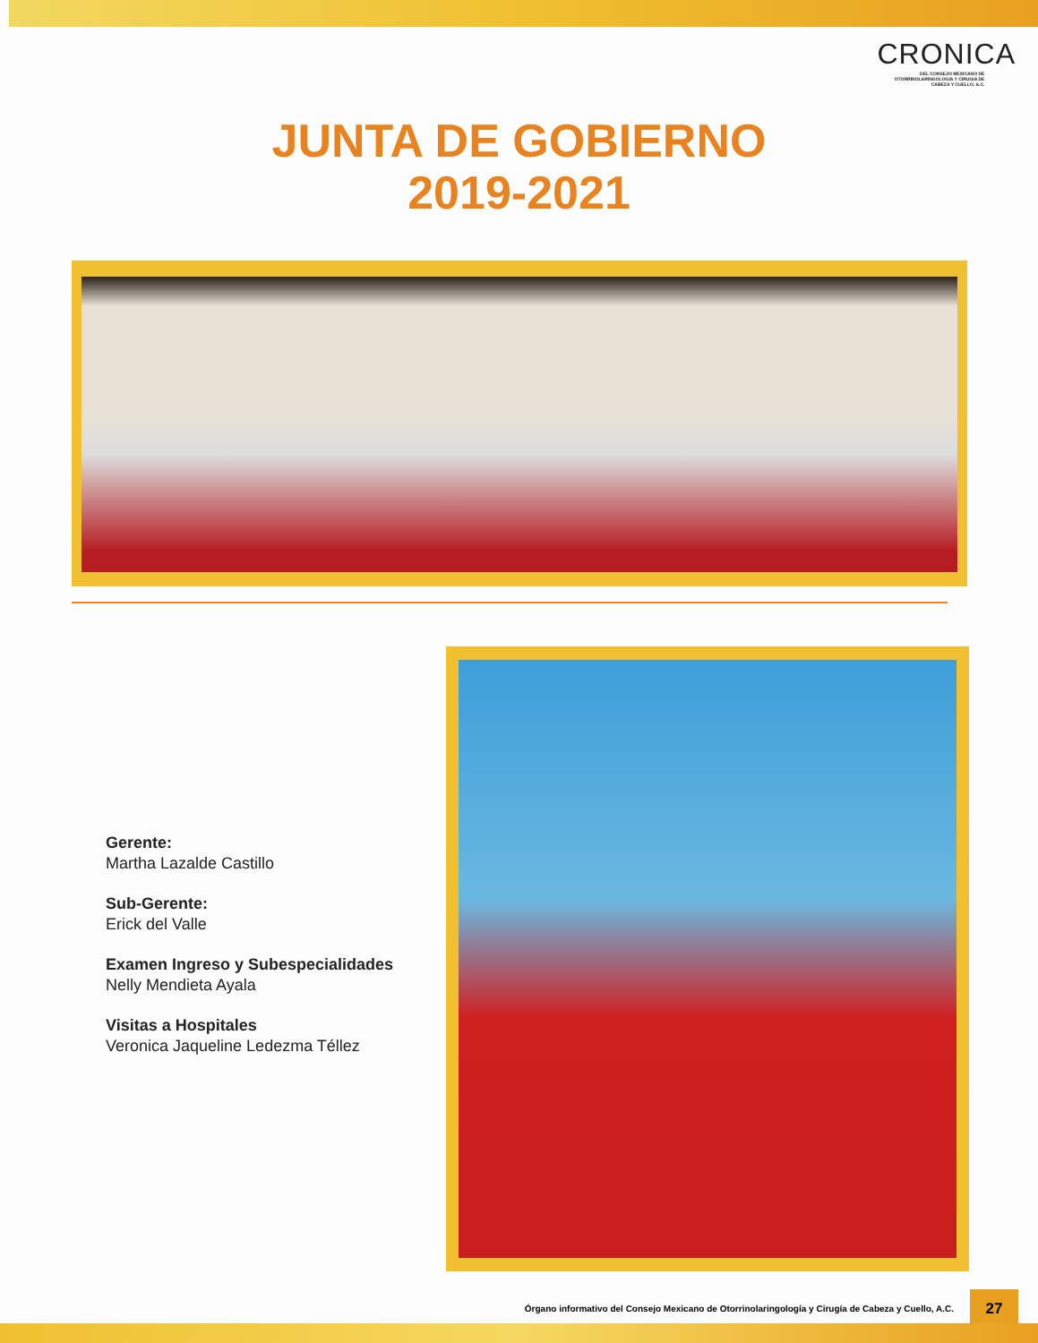CRONICA
DEL CONSEJO MEXICANO DE OTORRINOLARINGOLOGIA Y CIRUGIA DE CABEZA Y CUELLO, A.C.
JUNTA DE GOBIERNO
2019-2021
Gerente:
Martha Lazalde Castillo
Sub-Gerente:
Erick del Valle
Examen Ingreso y Subespecialidades
Nelly Mendieta Ayala
Visitas a Hospitales
Veronica Jaqueline Ledezma Téllez
Órgano informativo del Consejo Mexicano de Otorrinolaringología y Cirugía de Cabeza y Cuello, A.C.
27